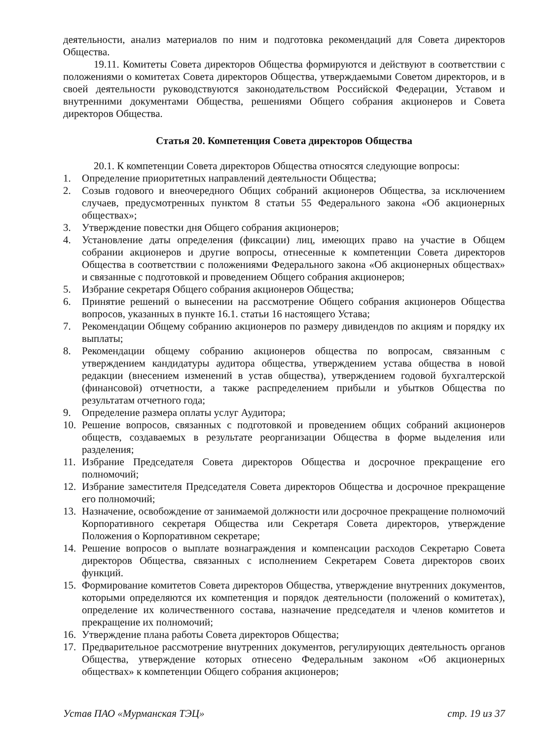деятельности, анализ материалов по ним и подготовка рекомендаций для Совета директоров Общества.
19.11. Комитеты Совета директоров Общества формируются и действуют в соответствии с положениями о комитетах Совета директоров Общества, утверждаемыми Советом директоров, и в своей деятельности руководствуются законодательством Российской Федерации, Уставом и внутренними документами Общества, решениями Общего собрания акционеров и Совета директоров Общества.
Статья 20. Компетенция Совета директоров Общества
20.1. К компетенции Совета директоров Общества относятся следующие вопросы:
1. Определение приоритетных направлений деятельности Общества;
2. Созыв годового и внеочередного Общих собраний акционеров Общества, за исключением случаев, предусмотренных пунктом 8 статьи 55 Федерального закона «Об акционерных обществах»;
3. Утверждение повестки дня Общего собрания акционеров;
4. Установление даты определения (фиксации) лиц, имеющих право на участие в Общем собрании акционеров и другие вопросы, отнесенные к компетенции Совета директоров Общества в соответствии с положениями Федерального закона «Об акционерных обществах» и связанные с подготовкой и проведением Общего собрания акционеров;
5. Избрание секретаря Общего собрания акционеров Общества;
6. Принятие решений о вынесении на рассмотрение Общего собрания акционеров Общества вопросов, указанных в пункте 16.1. статьи 16 настоящего Устава;
7. Рекомендации Общему собранию акционеров по размеру дивидендов по акциям и порядку их выплаты;
8. Рекомендации общему собранию акционеров общества по вопросам, связанным с утверждением кандидатуры аудитора общества, утверждением устава общества в новой редакции (внесением изменений в устав общества), утверждением годовой бухгалтерской (финансовой) отчетности, а также распределением прибыли и убытков Общества по результатам отчетного года;
9. Определение размера оплаты услуг Аудитора;
10. Решение вопросов, связанных с подготовкой и проведением общих собраний акционеров обществ, создаваемых в результате реорганизации Общества в форме выделения или разделения;
11. Избрание Председателя Совета директоров Общества и досрочное прекращение его полномочий;
12. Избрание заместителя Председателя Совета директоров Общества и досрочное прекращение его полномочий;
13. Назначение, освобождение от занимаемой должности или досрочное прекращение полномочий Корпоративного секретаря Общества или Секретаря Совета директоров, утверждение Положения о Корпоративном секретаре;
14. Решение вопросов о выплате вознаграждения и компенсации расходов Секретарю Совета директоров Общества, связанных с исполнением Секретарем Совета директоров своих функций.
15. Формирование комитетов Совета директоров Общества, утверждение внутренних документов, которыми определяются их компетенция и порядок деятельности (положений о комитетах), определение их количественного состава, назначение председателя и членов комитетов и прекращение их полномочий;
16. Утверждение плана работы Совета директоров Общества;
17. Предварительное рассмотрение внутренних документов, регулирующих деятельность органов Общества, утверждение которых отнесено Федеральным законом «Об акционерных обществах» к компетенции Общего собрания акционеров;
Устав ПАО «Мурманская ТЭЦ» стр. 19 из 37